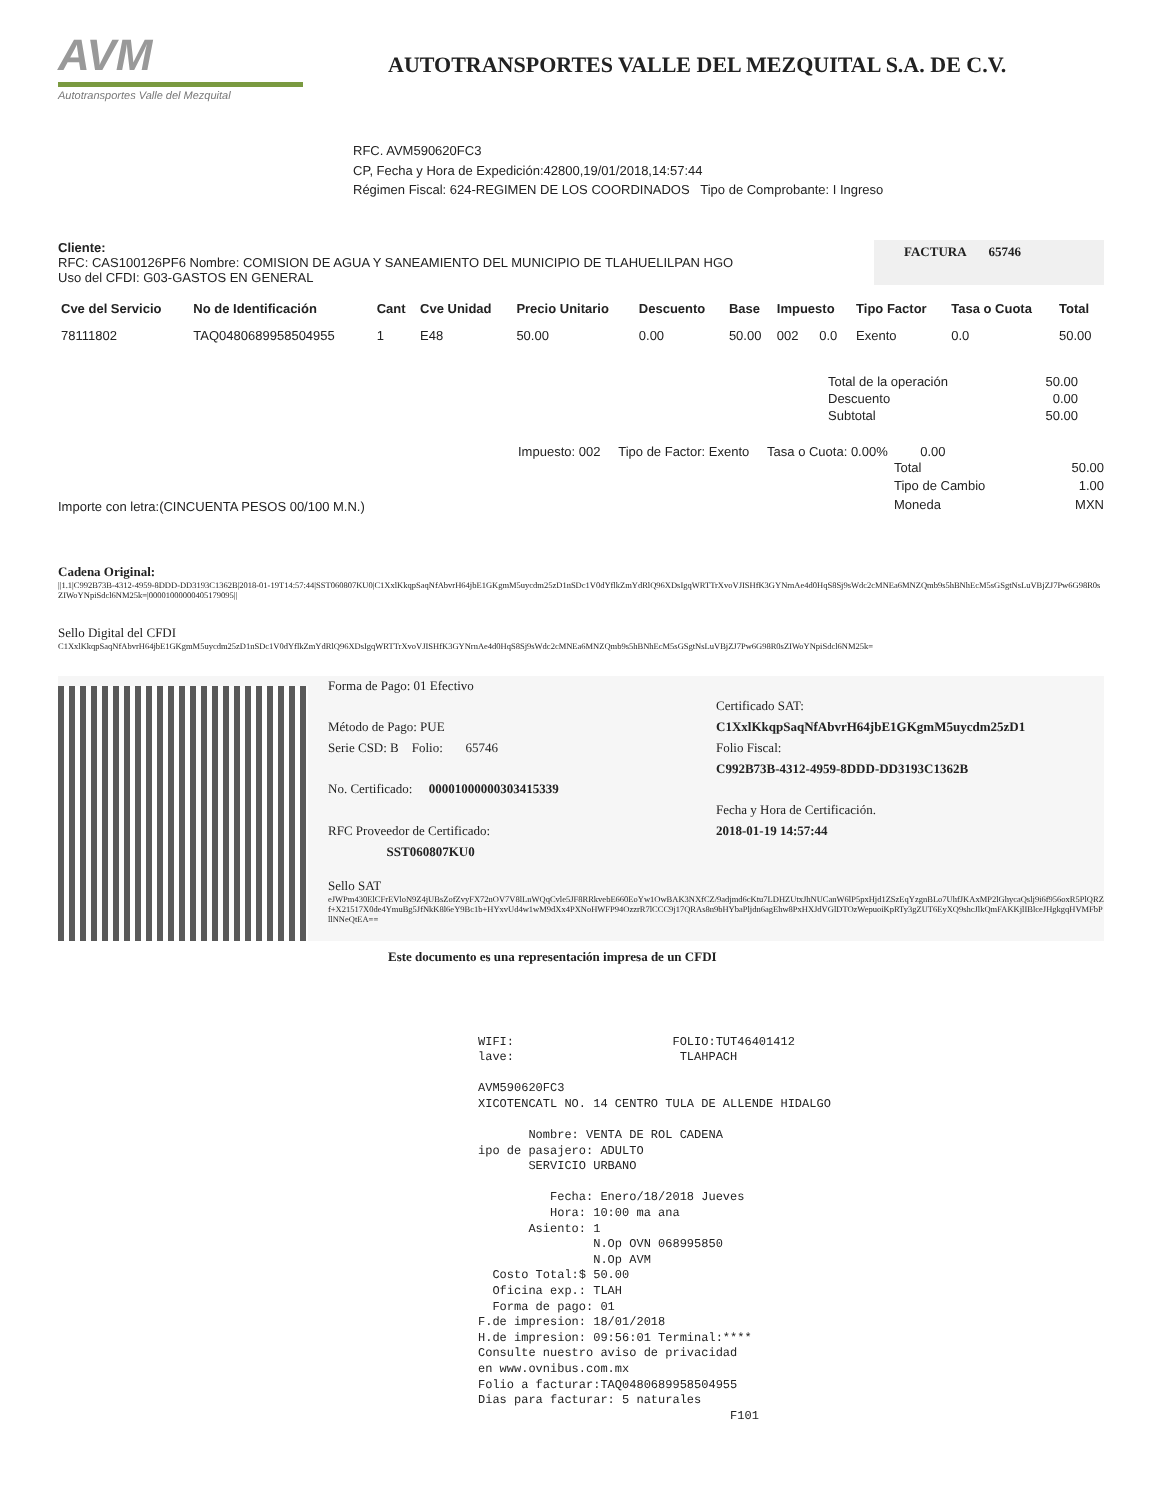AVM
Autotransportes Valle del Mezquital
AUTOTRANSPORTES VALLE DEL MEZQUITAL S.A. DE C.V.
RFC. AVM590620FC3
CP, Fecha y Hora de Expedición:42800,19/01/2018,14:57:44
Régimen Fiscal: 624-REGIMEN DE LOS COORDINADOS Tipo de Comprobante: I Ingreso
Cliente:
RFC: CAS100126PF6 Nombre: COMISION DE AGUA Y SANEAMIENTO DEL MUNICIPIO DE TLAHUELILPAN HGO
Uso del CFDI: G03-GASTOS EN GENERAL
FACTURA 65746
| Cve del Servicio | No de Identificación | Cant | Cve Unidad | Precio Unitario | Descuento | Base | Impuesto | | Tipo Factor | Tasa o Cuota | Total |
| --- | --- | --- | --- | --- | --- | --- | --- | --- | --- | --- | --- |
| 78111802 | TAQ0480689958504955 | 1 | E48 | 50.00 | 0.00 | 50.00 | 002 | 0.0 | Exento | 0.0 | 50.00 |
| Total de la operación | 50.00 |
| Descuento | 0.00 |
| Subtotal | 50.00 |
Impuesto: 002 Tipo de Factor: Exento Tasa o Cuota: 0.00% 0.00
Importe con letra:(CINCUENTA PESOS 00/100 M.N.)
| Total | 50.00 |
| Tipo de Cambio | 1.00 |
| Moneda | MXN |
Cadena Original:
||1.1|C992B73B-4312-4959-8DDD-DD3193C1362B|2018-01-19T14:57:44|SST060807KU0|C1XxlKkqpSaqNfAbvrH64jbE1GKgmM5uycdm25zD1nSDc1V0dYflkZmYdRlQ96XDsIgqWRTTrXvoVJISHfK3GYNrnAe4d0HqS8Sj9sWdc2cMNEa6MNZQmb9s5hBNhEcM5sGSgtNsLuVBjZJ7Pw6G98R0sZIWoYNpiSdcl6NM25k=|00001000000405179095||
Sello Digital del CFDI
C1XxlKkqpSaqNfAbvrH64jbE1GKgmM5uycdm25zD1nSDc1V0dYflkZmYdRlQ96XDsIgqWRTTrXvoVJISHfK3GYNrnAe4d0HqS8Sj9sWdc2cMNEa6MNZQmb9s5hBNhEcM5sGSgtNsLuVBjZJ7Pw6G98R0sZIWoYNpiSdcl6NM25k=
Forma de Pago: 01 Efectivo
Método de Pago: PUE
Serie CSD: B Folio: 65746
No. Certificado: 00001000000303415339
RFC Proveedor de Certificado:
SST060807KU0
Certificado SAT:
C1XxlKkqpSaqNfAbvrH64jbE1GKgmM5uycdm25zD1
Folio Fiscal:
C992B73B-4312-4959-8DDD-DD3193C1362B
Fecha y Hora de Certificación.
2018-01-19 14:57:44
Sello SAT
eJWPm430ElCFrEVloN9Z4jUBsZofZvyFX72nOV7V8lLnWQqCvle5JF8RRkvebE660EoYw1OwBAK3NXfCZ/9adjmd6cKtu7LDHZUtxJhNUCanW6lP5pxHjd1ZSzEqYzgnBLo7UhfJKAxMP2lGhycaQslj9i6f956oxR5PlQRZf+X21517X0de4YmuBg5JfNkK8l6eY9Bc1b+HYxvUd4w1wM9dXx4PXNoHWFP94OzzrR7lCCC9j17QRAs8n9bHYbaPljdn6agEhw8PxHXJdVGlDTOzWepuoiKpRTy3gZUT6EyXQ9shcJlkQmFAKKjlIBlceJHgkgqHVMFbPllNNeQtEA==
Este documento es una representación impresa de un CFDI
WIFI: FOLIO:TUT46401412 lave: TLAHPACH AVM590620FC3 XICOTENCATL NO. 14 CENTRO TULA DE ALLENDE HIDALGO Nombre: VENTA DE ROL CADENA ipo de pasajero: ADULTO SERVICIO URBANO Fecha: Enero/18/2018 Jueves Hora: 10:00 ma ana Asiento: 1 N.Op OVN 068995850 N.Op AVM Costo Total:$ 50.00 Oficina exp.: TLAH Forma de pago: 01 F.de impresion: 18/01/2018 H.de impresion: 09:56:01 Terminal:**** Consulte nuestro aviso de privacidad en www.ovnibus.com.mx Folio a facturar:TAQ0480689958504955 Dias para facturar: 5 naturales F101